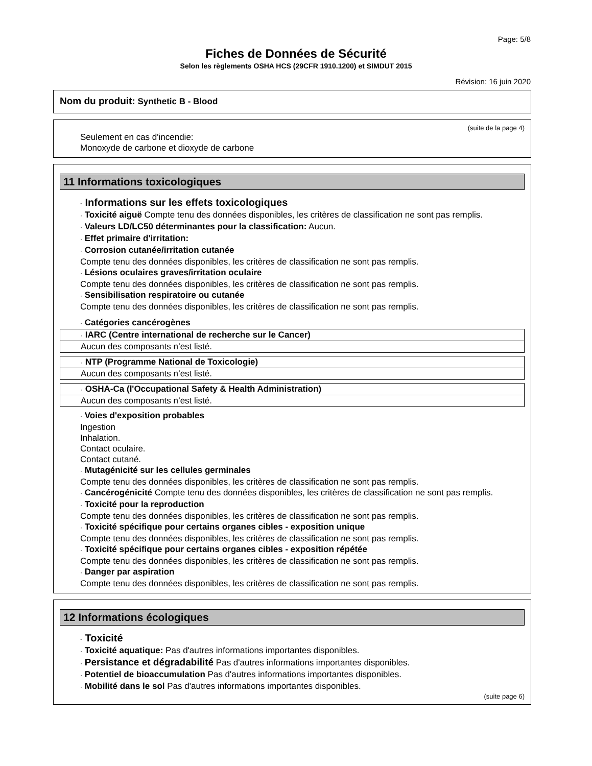Page: 5/8
Fiches de Données de Sécurité
Selon les règlements OSHA HCS (29CFR 1910.1200) et SIMDUT 2015
Révision: 16 juin 2020
Nom du produit: Synthetic B - Blood
(suite de la page 4)
Seulement en cas d'incendie:
Monoxyde de carbone et dioxyde de carbone
11 Informations toxicologiques
· Informations sur les effets toxicologiques
· Toxicité aiguë Compte tenu des données disponibles, les critères de classification ne sont pas remplis.
· Valeurs LD/LC50 déterminantes pour la classification: Aucun.
· Effet primaire d'irritation:
· Corrosion cutanée/irritation cutanée
Compte tenu des données disponibles, les critères de classification ne sont pas remplis.
· Lésions oculaires graves/irritation oculaire
Compte tenu des données disponibles, les critères de classification ne sont pas remplis.
· Sensibilisation respiratoire ou cutanée
Compte tenu des données disponibles, les critères de classification ne sont pas remplis.
· Catégories cancérogènes
| · IARC (Centre international de recherche sur le Cancer) |
| Aucun des composants n’est listé. |
| · NTP (Programme National de Toxicologie) |
| Aucun des composants n’est listé. |
| · OSHA-Ca (l'Occupational Safety & Health Administration) |
| Aucun des composants n’est listé. |
· Voies d'exposition probables
Ingestion
Inhalation.
Contact oculaire.
Contact cutané.
· Mutagénicité sur les cellules germinales
Compte tenu des données disponibles, les critères de classification ne sont pas remplis.
· Cancérogénicité Compte tenu des données disponibles, les critères de classification ne sont pas remplis.
· Toxicité pour la reproduction
Compte tenu des données disponibles, les critères de classification ne sont pas remplis.
· Toxicité spécifique pour certains organes cibles - exposition unique
Compte tenu des données disponibles, les critères de classification ne sont pas remplis.
· Toxicité spécifique pour certains organes cibles - exposition répétée
Compte tenu des données disponibles, les critères de classification ne sont pas remplis.
· Danger par aspiration
Compte tenu des données disponibles, les critères de classification ne sont pas remplis.
12 Informations écologiques
· Toxicité
· Toxicité aquatique: Pas d'autres informations importantes disponibles.
· Persistance et dégradabilité Pas d'autres informations importantes disponibles.
· Potentiel de bioaccumulation Pas d'autres informations importantes disponibles.
· Mobilité dans le sol Pas d'autres informations importantes disponibles.
(suite page 6)